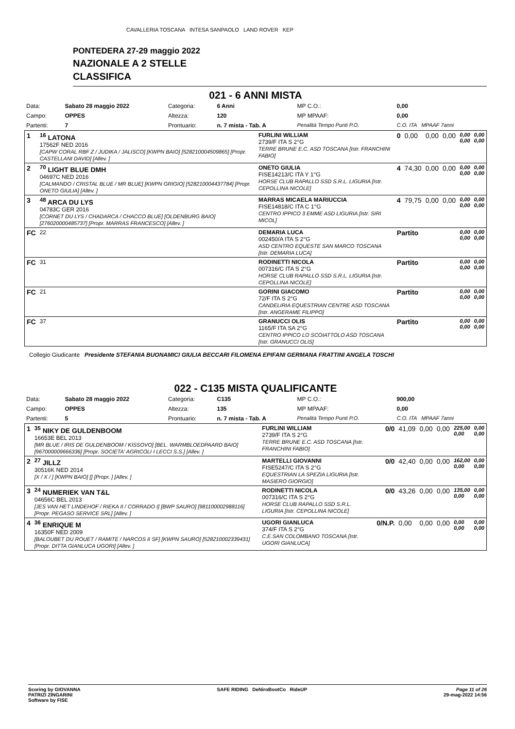CAVALLERIA TOSCANA INTESA SANPAOLO LAND ROVER KEP
PONTEDERA 27-29 maggio 2022
NAZIONALE A 2 STELLE
CLASSIFICA
021 - 6 ANNI MISTA
| Data: | Sabato 28 maggio 2022 | Categoria: | 6 Anni | MP C.O.: | 0,00 |
| Campo: | OPPES | Altezza: | 120 | MP MPAAF: | 0,00 |
| Partenti: | 7 | Prontuario: | n. 7 mista - Tab. A | Penalità Tempo Punti P.O. | C.O. ITA MPAAF 7anni |
| 1 | <sup>16</sup> LATONA 17562F NED 2016 [CAPW CORAL RBF Z / JUDIKA / JALISCO] [KWPN BAIO] [528210004509865] [Propr. CASTELLANI DAVID] [Allev. ] | FURLINI WILLIAM 2739/F ITA S 2°G TERRE BRUNE E.C. ASD TOSCANA [Istr. FRANCHINI FABIO] | 0 | 0,00 | 0,00 | 0,00 | 0,00 0,00 | 0,00 0,00 |
| 2 | <sup>70</sup> LIGHT BLUE DMH 04697C NED 2016 [CALMANDO / CRISTAL BLUE / MR BLUE] [KWPN GRIGIO] [528210004437784] [Propr. ONETO GIULIA] [Allev. ] | ONETO GIULIA FISE14213/C ITA Y 1°G HORSE CLUB RAPALLO SSD S.R.L. LIGURIA [Istr. CEPOLLINA NICOLE] | 4 | 74,30 | 0,00 | 0,00 | 0,00 0,00 | 0,00 0,00 |
| 3 | <sup>48</sup> ARCA DU LYS 04783C GER 2016 [CORNET DU LYS / CHADARCA / CHACCO BLUE] [OLDENBURG BAIO] [276020000485737] [Propr. MARRAS FRANCESCO] [Allev. ] | MARRAS MICAELA MARIUCCIA FISE14818/C ITA C 1°G CENTRO IPPICO 3 EMME ASD LIGURIA [Istr. SIRI MICOL] | 4 | 79,75 | 0,00 | 0,00 | 0,00 0,00 | 0,00 0,00 |
| FC | 22 | DEMARIA LUCA 002450/A ITA S 2°G ASD CENTRO EQUESTE SAN MARCO TOSCANA [Istr. DEMARIA LUCA] | Partito | | | | 0,00 0,00 | 0,00 0,00 |
| FC | 31 | RODINETTI NICOLA 007316/C ITA S 2°G HORSE CLUB RAPALLO SSD S.R.L. LIGURIA [Istr. CEPOLLINA NICOLE] | Partito | | | | 0,00 0,00 | 0,00 0,00 |
| FC | 21 | GORINI GIACOMO 72/F ITA S 2°G CANDELIRIA EQUESTRIAN CENTRE ASD TOSCANA [Istr. ANGERAME FILIPPO] | Partito | | | | 0,00 0,00 | 0,00 0,00 |
| FC | 37 | GRANUCCI OLIS 1165/F ITA SA 2°G CENTRO IPPICO LO SCOIATTOLO ASD TOSCANA [Istr. GRANUCCI OLIS] | Partito | | | | 0,00 0,00 | 0,00 0,00 |
Collegio Giudicante Presidente STEFANIA BUONAMICI GIULIA BECCARI FILOMENA EPIFANI GERMANA FRATTINI ANGELA TOSCHI
022 - C135 MISTA QUALIFICANTE
| Data: | Sabato 28 maggio 2022 | Categoria: | C135 | MP C.O.: | 900,00 |
| Campo: | OPPES | Altezza: | 135 | MP MPAAF: | 0,00 |
| Partenti: | 5 | Prontuario: | n. 7 mista - Tab. A | Penalità Tempo Punti P.O. | C.O. ITA MPAAF 7anni |
| 1 | <sup>35</sup> NIKY DE GULDENBOOM 16653E BEL 2013 [MR BLUE / IRIS DE GULDENBOOM / KISSOVO] [BEL. WARMBLOEDPAARD BAIO] [967000009666336] [Propr. SOCIETA' AGRICOLI I LECCI S.S.] [Allev. ] | FURLINI WILLIAM 2739/F ITA S 2°G TERRE BRUNE E.C. ASD TOSCANA [Istr. FRANCHINI FABIO] | 0/0 | 41,09 | 0,00 | 0,00 | 225,00 0,00 | 0,00 0,00 |
| 2 | <sup>27</sup> JILLZ 30516K NED 2014 [X / X / ] [KWPN BAIO] [] [Propr. ] [Allev. ] | MARTELLI GIOVANNI FISE5247/C ITA S 2°G EQUESTRIAN LA SPEZIA LIGURIA [Istr. MASIERO GIORGIO] | 0/0 | 42,40 | 0,00 | 0,00 | 162,00 0,00 | 0,00 0,00 |
| 3 | <sup>24</sup> NUMERIEK VAN T&L 04656C BEL 2013 [JES VAN HET LINDEHOF / RIEKA II / CORRADO I] [BWP SAURO] [981100002988116] [Propr. PEGASO SERVICE SRL] [Allev. ] | RODINETTI NICOLA 007316/C ITA S 2°G HORSE CLUB RAPALLO SSD S.R.L. LIGURIA [Istr. CEPOLLINA NICOLE] | 0/0 | 43,26 | 0,00 | 0,00 | 135,00 0,00 | 0,00 0,00 |
| 4 | <sup>36</sup> ENRIQUE M 16350F NED 2009 [BALOUBET DU ROUET / RAMITE / NARCOS II SF] [KWPN SAURO] [528210002339431] [Propr. DITTA GIANLUCA UGORI] [Allev. ] | UGORI GIANLUCA 374/F ITA S 2°G C.E.SAN COLOMBANO TOSCANA [Istr. UGORI GIANLUCA] | 0/N.P. | 0,00 | 0,00 | 0,00 | 0,00 0,00 | 0,00 0,00 |
Scoring by GIOVANNA
PATRIZI ZINGARINI
Software by FISE
SAFE RIDING DeNiroBootCo RideUP
Page 11 of 26
29-mag-2022 14:56